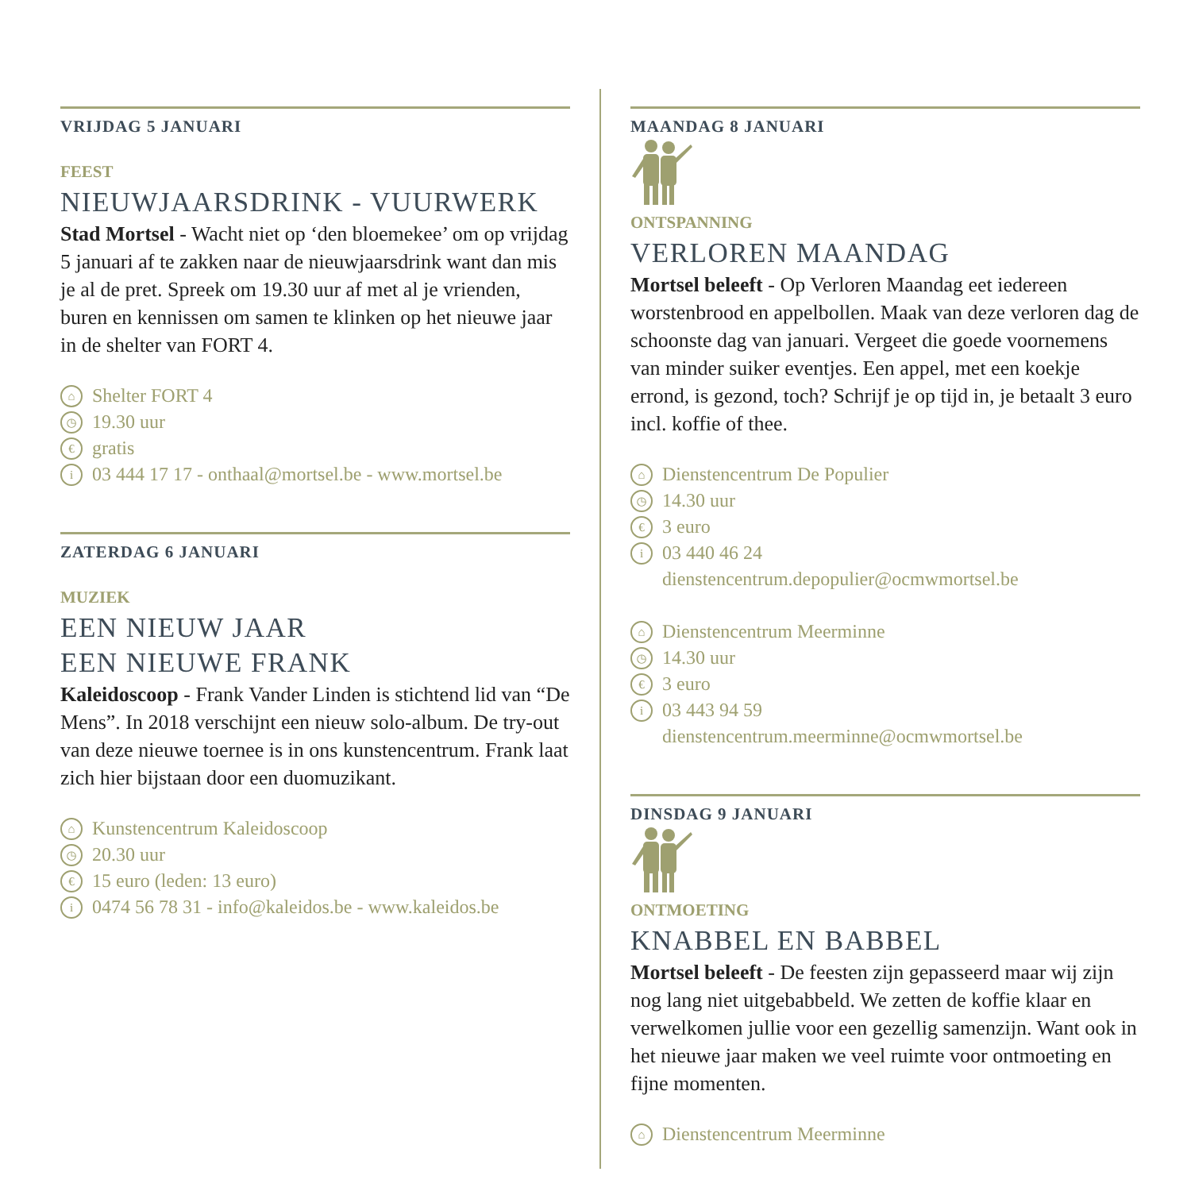VRIJDAG 5 JANUARI
FEEST
NIEUWJAARSDRINK - VUURWERK
Stad Mortsel - Wacht niet op ‘den bloemekee’ om op vrijdag 5 januari af te zakken naar de nieuwjaarsdrink want dan mis je al de pret. Spreek om 19.30 uur af met al je vrienden, buren en kennissen om samen te klinken op het nieuwe jaar in de shelter van FORT 4.
⌂ Shelter FORT 4
◷ 19.30 uur
€ gratis
i 03 444 17 17 - onthaal@mortsel.be - www.mortsel.be
ZATERDAG 6 JANUARI
MUZIEK
EEN NIEUW JAAR
EEN NIEUWE FRANK
Kaleidoscoop - Frank Vander Linden is stichtend lid van “De Mens”. In 2018 verschijnt een nieuw solo-album. De try-out van deze nieuwe toernee is in ons kunstencentrum. Frank laat zich hier bijstaan door een duomuzikant.
⌂ Kunstencentrum Kaleidoscoop
◷ 20.30 uur
€ 15 euro (leden: 13 euro)
i 0474 56 78 31 - info@kaleidos.be - www.kaleidos.be
MAANDAG 8 JANUARI
ONTSPANNING
VERLOREN MAANDAG
Mortsel beleeft - Op Verloren Maandag eet iedereen worstenbrood en appelbollen. Maak van deze verloren dag de schoonste dag van januari. Vergeet die goede voornemens van minder suiker eventjes. Een appel, met een koekje errond, is gezond, toch? Schrijf je op tijd in, je betaalt 3 euro incl. koffie of thee.
⌂ Dienstencentrum De Populier
◷ 14.30 uur
€ 3 euro
i 03 440 46 24
dienstencentrum.depopulier@ocmwmortsel.be
⌂ Dienstencentrum Meerminne
◷ 14.30 uur
€ 3 euro
i 03 443 94 59
dienstencentrum.meerminne@ocmwmortsel.be
DINSDAG 9 JANUARI
ONTMOETING
KNABBEL EN BABBEL
Mortsel beleeft - De feesten zijn gepasseerd maar wij zijn nog lang niet uitgebabbeld. We zetten de koffie klaar en verwelkomen jullie voor een gezellig samenzijn. Want ook in het nieuwe jaar maken we veel ruimte voor ontmoeting en fijne momenten.
⌂ Dienstencentrum Meerminne